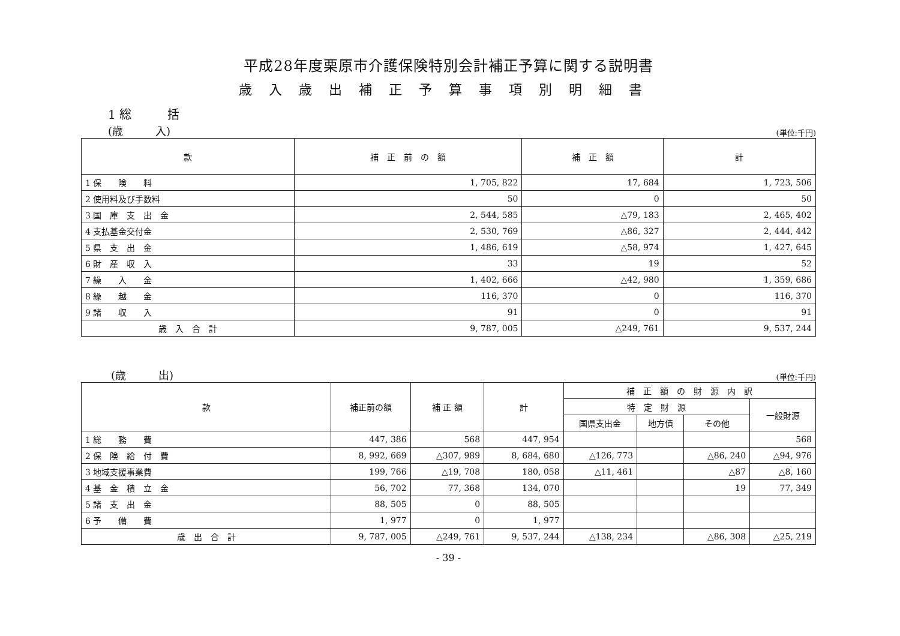平成28年度栗原市介護保険特別会計補正予算に関する説明書
歳入歳出補正予算事項別明細書
1 総　　　括
(歳　　　入) (単位:千円)
| 款 | 補 正 前 の 額 | 補 正 額 | 計 |
| --- | --- | --- | --- |
| 1 保 険 料 | 1, 705, 822 | 17, 684 | 1, 723, 506 |
| 2 使用料及び手数料 | 50 | 0 | 50 |
| 3 国 庫 支 出 金 | 2, 544, 585 | △79, 183 | 2, 465, 402 |
| 4 支払基金交付金 | 2, 530, 769 | △86, 327 | 2, 444, 442 |
| 5 県 支 出 金 | 1, 486, 619 | △58, 974 | 1, 427, 645 |
| 6 財 産 収 入 | 33 | 19 | 52 |
| 7 繰 入 金 | 1, 402, 666 | △42, 980 | 1, 359, 686 |
| 8 繰 越 金 | 116, 370 | 0 | 116, 370 |
| 9 諸 収 入 | 91 | 0 | 91 |
| 歳 入 合 計 | 9, 787, 005 | △249, 761 | 9, 537, 244 |
(歳　　　出) (単位:千円)
| 款 | 補正前の額 | 補 正 額 | 計 | 補 正 額 の 財 源 内 訳 | | | |
| --- | --- | --- | --- | --- | --- | --- | --- |
| | | | | 特 定 財 源 | | | 一般財源 |
| | | | | 国県支出金 | 地方債 | その他 | |
| 1 総 務 費 | 447, 386 | 568 | 447, 954 | | | | 568 |
| 2 保 険 給 付 費 | 8, 992, 669 | △307, 989 | 8, 684, 680 | △126, 773 | | △86, 240 | △94, 976 |
| 3 地域支援事業費 | 199, 766 | △19, 708 | 180, 058 | △11, 461 | | △87 | △8, 160 |
| 4 基 金 積 立 金 | 56, 702 | 77, 368 | 134, 070 | | | 19 | 77, 349 |
| 5 諸 支 出 金 | 88, 505 | 0 | 88, 505 | | | | |
| 6 予 備 費 | 1, 977 | 0 | 1, 977 | | | | |
| 歳 出 合 計 | 9, 787, 005 | △249, 761 | 9, 537, 244 | △138, 234 | | △86, 308 | △25, 219 |
- 39 -